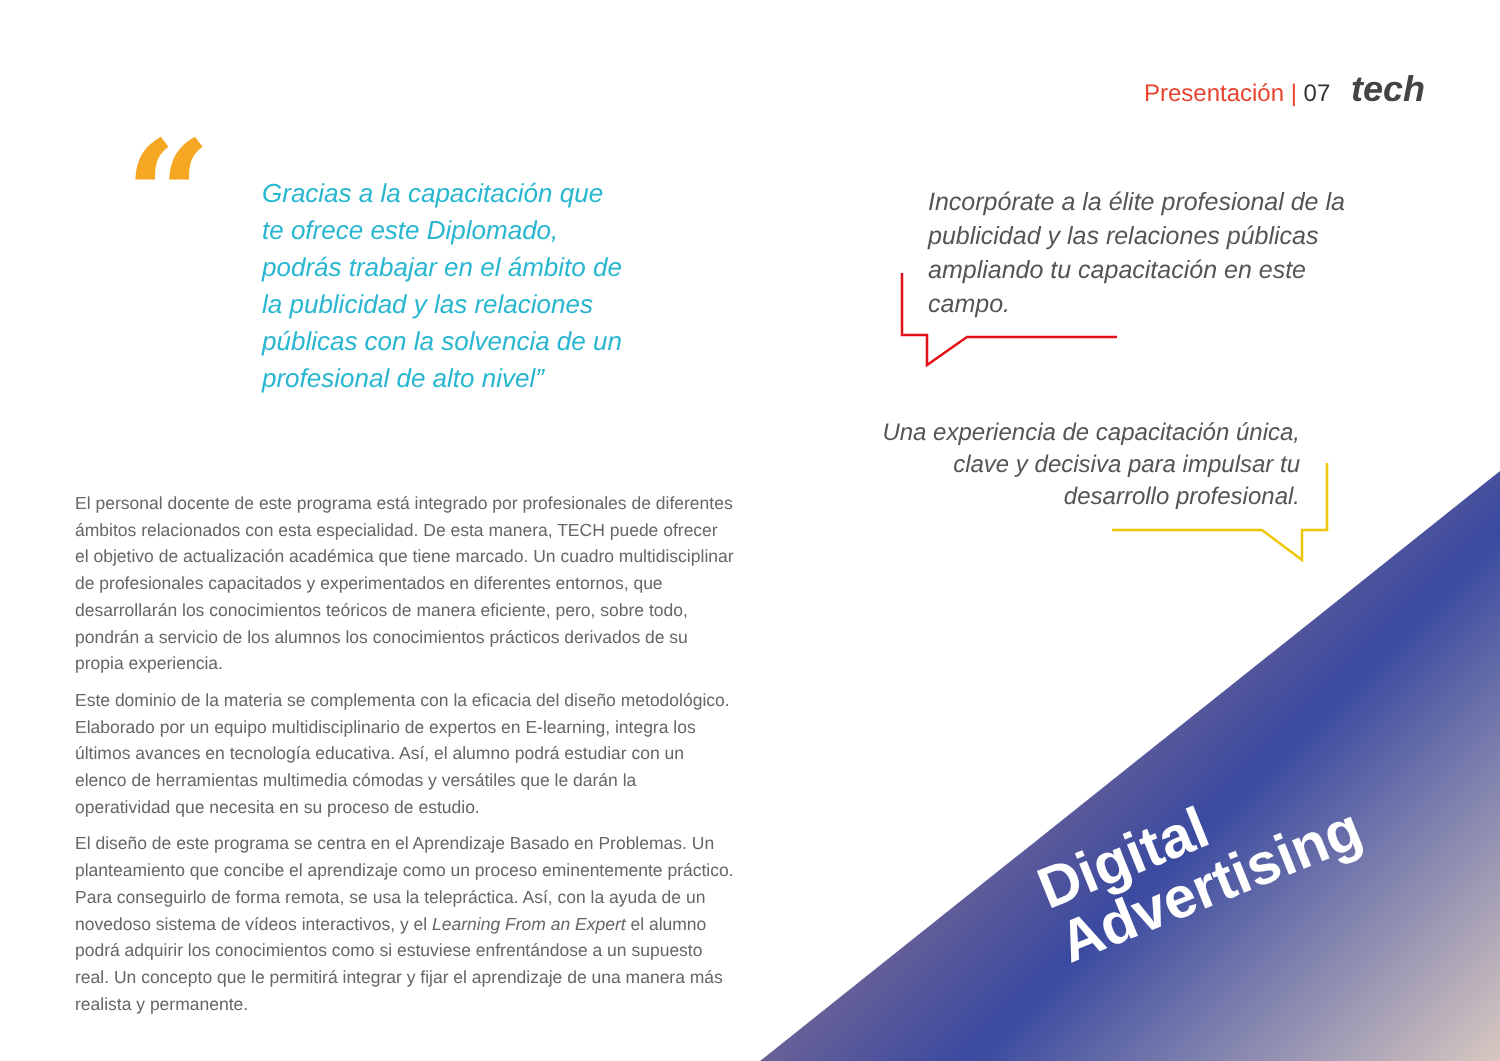Presentación | 07 tech
“
Gracias a la capacitación que te ofrece este Diplomado, podrás trabajar en el ámbito de la publicidad y las relaciones públicas con la solvencia de un profesional de alto nivel”
El personal docente de este programa está integrado por profesionales de diferentes ámbitos relacionados con esta especialidad. De esta manera, TECH puede ofrecer el objetivo de actualización académica que tiene marcado. Un cuadro multidisciplinar de profesionales capacitados y experimentados en diferentes entornos, que desarrollarán los conocimientos teóricos de manera eficiente, pero, sobre todo, pondrán a servicio de los alumnos los conocimientos prácticos derivados de su propia experiencia.
Este dominio de la materia se complementa con la eficacia del diseño metodológico. Elaborado por un equipo multidisciplinario de expertos en E-learning, integra los últimos avances en tecnología educativa. Así, el alumno podrá estudiar con un elenco de herramientas multimedia cómodas y versátiles que le darán la operatividad que necesita en su proceso de estudio.
El diseño de este programa se centra en el Aprendizaje Basado en Problemas. Un planteamiento que concibe el aprendizaje como un proceso eminentemente práctico. Para conseguirlo de forma remota, se usa la telepráctica. Así, con la ayuda de un novedoso sistema de vídeos interactivos, y el Learning From an Expert el alumno podrá adquirir los conocimientos como si estuviese enfrentándose a un supuesto real. Un concepto que le permitirá integrar y fijar el aprendizaje de una manera más realista y permanente.
Incorpórate a la élite profesional de la publicidad y las relaciones públicas ampliando tu capacitación en este campo.
Una experiencia de capacitación única, clave y decisiva para impulsar tu desarrollo profesional.
Digital
Advertising